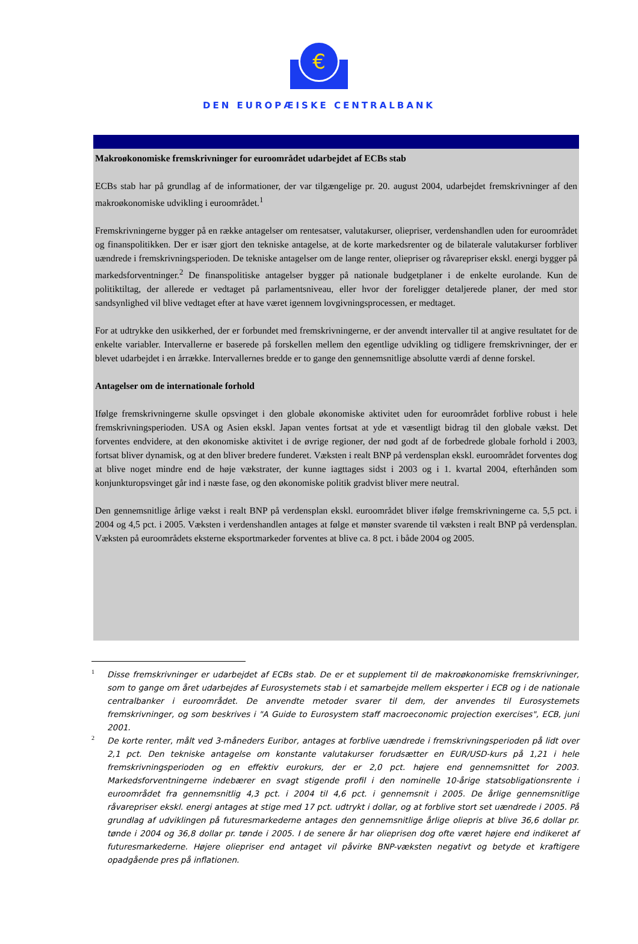€
DEN EUROPÆISKE CENTRALBANK
Makroøkonomiske fremskrivninger for euroområdet udarbejdet af ECBs stab
ECBs stab har på grundlag af de informationer, der var tilgængelige pr. 20. august 2004, udarbejdet fremskrivninger af den makroøkonomiske udvikling i euroområdet.<sup>1</sup>
Fremskrivningerne bygger på en række antagelser om rentesatser, valutakurser, oliepriser, verdenshandlen uden for euroområdet og finanspolitikken. Der er især gjort den tekniske antagelse, at de korte markedsrenter og de bilaterale valutakurser forbliver uændrede i fremskrivningsperioden. De tekniske antagelser om de lange renter, oliepriser og råvarepriser ekskl. energi bygger på markedsforventninger.<sup>2</sup> De finanspolitiske antagelser bygger på nationale budgetplaner i de enkelte eurolande. Kun de politiktiltag, der allerede er vedtaget på parlamentsniveau, eller hvor der foreligger detaljerede planer, der med stor sandsynlighed vil blive vedtaget efter at have været igennem lovgivningsprocessen, er medtaget.
For at udtrykke den usikkerhed, der er forbundet med fremskrivningerne, er der anvendt intervaller til at angive resultatet for de enkelte variabler. Intervallerne er baserede på forskellen mellem den egentlige udvikling og tidligere fremskrivninger, der er blevet udarbejdet i en årrække. Intervallernes bredde er to gange den gennemsnitlige absolutte værdi af denne forskel.
Antagelser om de internationale forhold
Ifølge fremskrivningerne skulle opsvinget i den globale økonomiske aktivitet uden for euroområdet forblive robust i hele fremskrivningsperioden. USA og Asien ekskl. Japan ventes fortsat at yde et væsentligt bidrag til den globale vækst. Det forventes endvidere, at den økonomiske aktivitet i de øvrige regioner, der nød godt af de forbedrede globale forhold i 2003, fortsat bliver dynamisk, og at den bliver bredere funderet. Væksten i realt BNP på verdensplan ekskl. euroområdet forventes dog at blive noget mindre end de høje vækstrater, der kunne iagttages sidst i 2003 og i 1. kvartal 2004, efterhånden som konjunkturopsvinget går ind i næste fase, og den økonomiske politik gradvist bliver mere neutral.
Den gennemsnitlige årlige vækst i realt BNP på verdensplan ekskl. euroområdet bliver ifølge fremskrivningerne ca. 5,5 pct. i 2004 og 4,5 pct. i 2005. Væksten i verdenshandlen antages at følge et mønster svarende til væksten i realt BNP på verdensplan. Væksten på euroområdets eksterne eksportmarkeder forventes at blive ca. 8 pct. i både 2004 og 2005.
1 Disse fremskrivninger er udarbejdet af ECBs stab. De er et supplement til de makroøkonomiske fremskrivninger, som to gange om året udarbejdes af Eurosystemets stab i et samarbejde mellem eksperter i ECB og i de nationale centralbanker i euroområdet. De anvendte metoder svarer til dem, der anvendes til Eurosystemets fremskrivninger, og som beskrives i "A Guide to Eurosystem staff macroeconomic projection exercises", ECB, juni 2001.
2 De korte renter, målt ved 3-måneders Euribor, antages at forblive uændrede i fremskrivningsperioden på lidt over 2,1 pct. Den tekniske antagelse om konstante valutakurser forudsætter en EUR/USD-kurs på 1,21 i hele fremskrivningsperioden og en effektiv eurokurs, der er 2,0 pct. højere end gennemsnittet for 2003. Markedsforventningerne indebærer en svagt stigende profil i den nominelle 10-årige statsobligationsrente i euroområdet fra gennemsnitlig 4,3 pct. i 2004 til 4,6 pct. i gennemsnit i 2005. De årlige gennemsnitlige råvarepriser ekskl. energi antages at stige med 17 pct. udtrykt i dollar, og at forblive stort set uændrede i 2005. På grundlag af udviklingen på futuresmarkederne antages den gennemsnitlige årlige oliepris at blive 36,6 dollar pr. tønde i 2004 og 36,8 dollar pr. tønde i 2005. I de senere år har olieprisen dog ofte været højere end indikeret af futuresmarkederne. Højere oliepriser end antaget vil påvirke BNP-væksten negativt og betyde et kraftigere opadgående pres på inflationen.